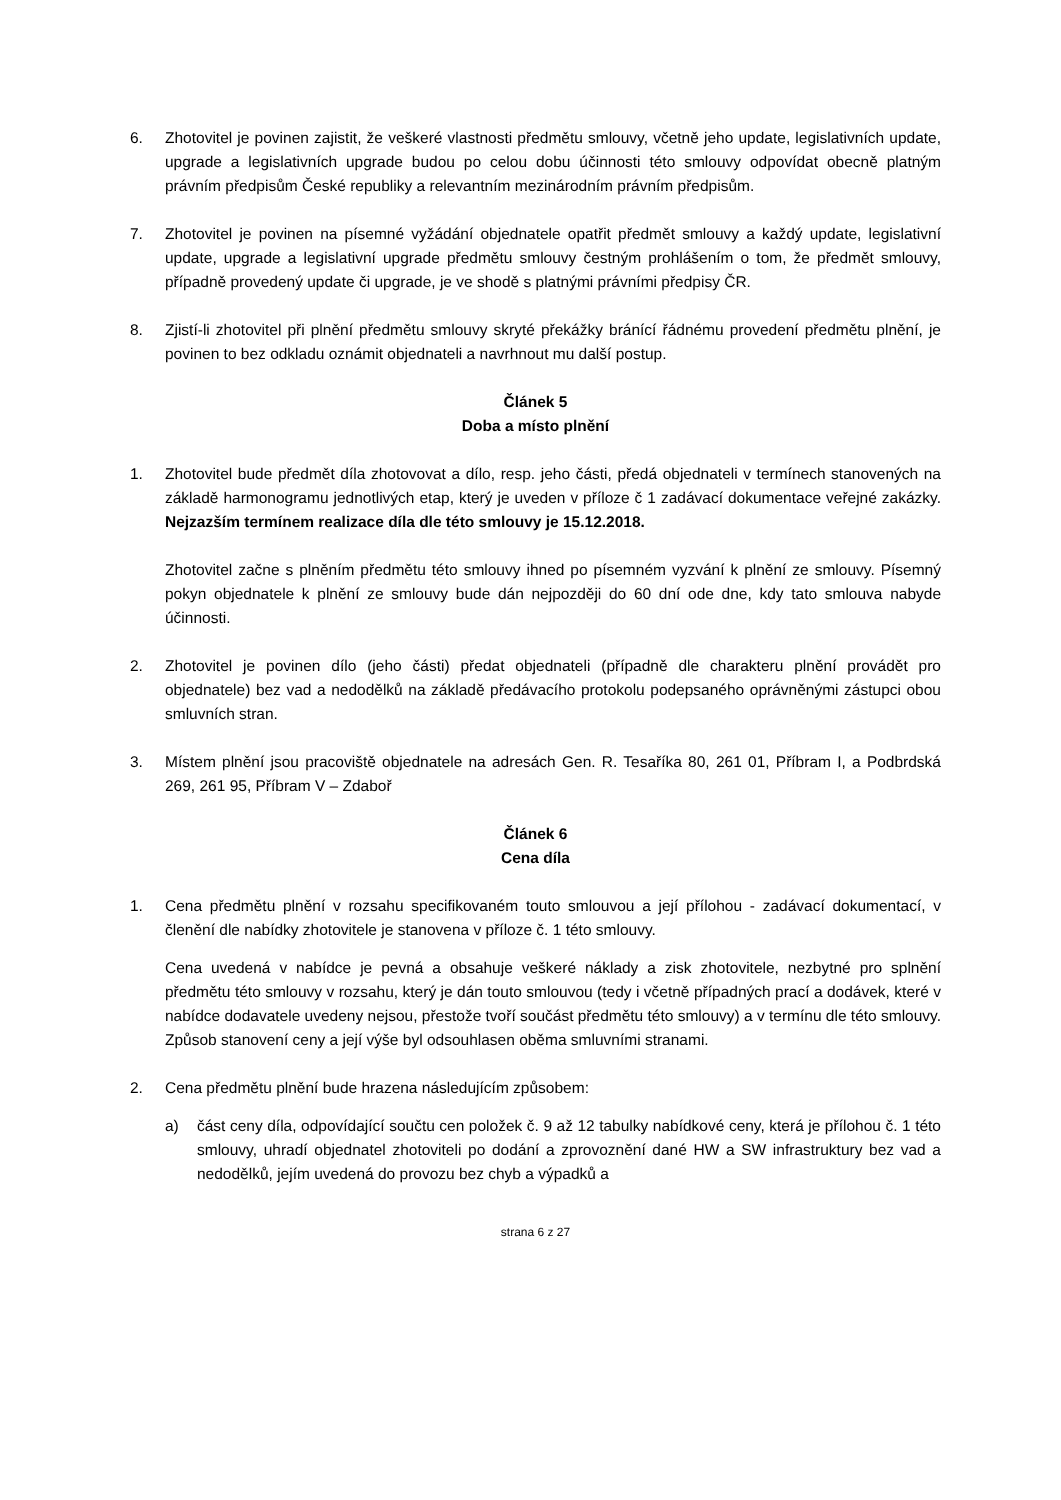6. Zhotovitel je povinen zajistit, že veškeré vlastnosti předmětu smlouvy, včetně jeho update, legislativních update, upgrade a legislativních upgrade budou po celou dobu účinnosti této smlouvy odpovídat obecně platným právním předpisům České republiky a relevantním mezinárodním právním předpisům.
7. Zhotovitel je povinen na písemné vyžádání objednatele opatřit předmět smlouvy a každý update, legislativní update, upgrade a legislativní upgrade předmětu smlouvy čestným prohlášením o tom, že předmět smlouvy, případně provedený update či upgrade, je ve shodě s platnými právními předpisy ČR.
8. Zjistí-li zhotovitel při plnění předmětu smlouvy skryté překážky bránící řádnému provedení předmětu plnění, je povinen to bez odkladu oznámit objednateli a navrhnout mu další postup.
Článek 5
Doba a místo plnění
1. Zhotovitel bude předmět díla zhotovovat a dílo, resp. jeho části, předá objednateli v termínech stanovených na základě harmonogramu jednotlivých etap, který je uveden v příloze č 1 zadávací dokumentace veřejné zakázky. Nejzazším termínem realizace díla dle této smlouvy je 15.12.2018.
Zhotovitel začne s plněním předmětu této smlouvy ihned po písemném vyzvání k plnění ze smlouvy. Písemný pokyn objednatele k plnění ze smlouvy bude dán nejpozději do 60 dní ode dne, kdy tato smlouva nabyde účinnosti.
2. Zhotovitel je povinen dílo (jeho části) předat objednateli (případně dle charakteru plnění provádět pro objednatele) bez vad a nedodělků na základě předávacího protokolu podepsaného oprávněnými zástupci obou smluvních stran.
3. Místem plnění jsou pracoviště objednatele na adresách Gen. R. Tesaříka 80, 261 01, Příbram I, a Podbrdská 269, 261 95, Příbram V – Zdaboř
Článek 6
Cena díla
1. Cena předmětu plnění v rozsahu specifikovaném touto smlouvou a její přílohou - zadávací dokumentací, v členění dle nabídky zhotovitele je stanovena v příloze č. 1 této smlouvy.
Cena uvedená v nabídce je pevná a obsahuje veškeré náklady a zisk zhotovitele, nezbytné pro splnění předmětu této smlouvy v rozsahu, který je dán touto smlouvou (tedy i včetně případných prací a dodávek, které v nabídce dodavatele uvedeny nejsou, přestože tvoří součást předmětu této smlouvy) a v termínu dle této smlouvy. Způsob stanovení ceny a její výše byl odsouhlasen oběma smluvními stranami.
2. Cena předmětu plnění bude hrazena následujícím způsobem:
a) část ceny díla, odpovídající součtu cen položek č. 9 až 12 tabulky nabídkové ceny, která je přílohou č. 1 této smlouvy, uhradí objednatel zhotoviteli po dodání a zprovoznění dané HW a SW infrastruktury bez vad a nedodělků, jejím uvedená do provozu bez chyb a výpadků a
strana 6 z 27